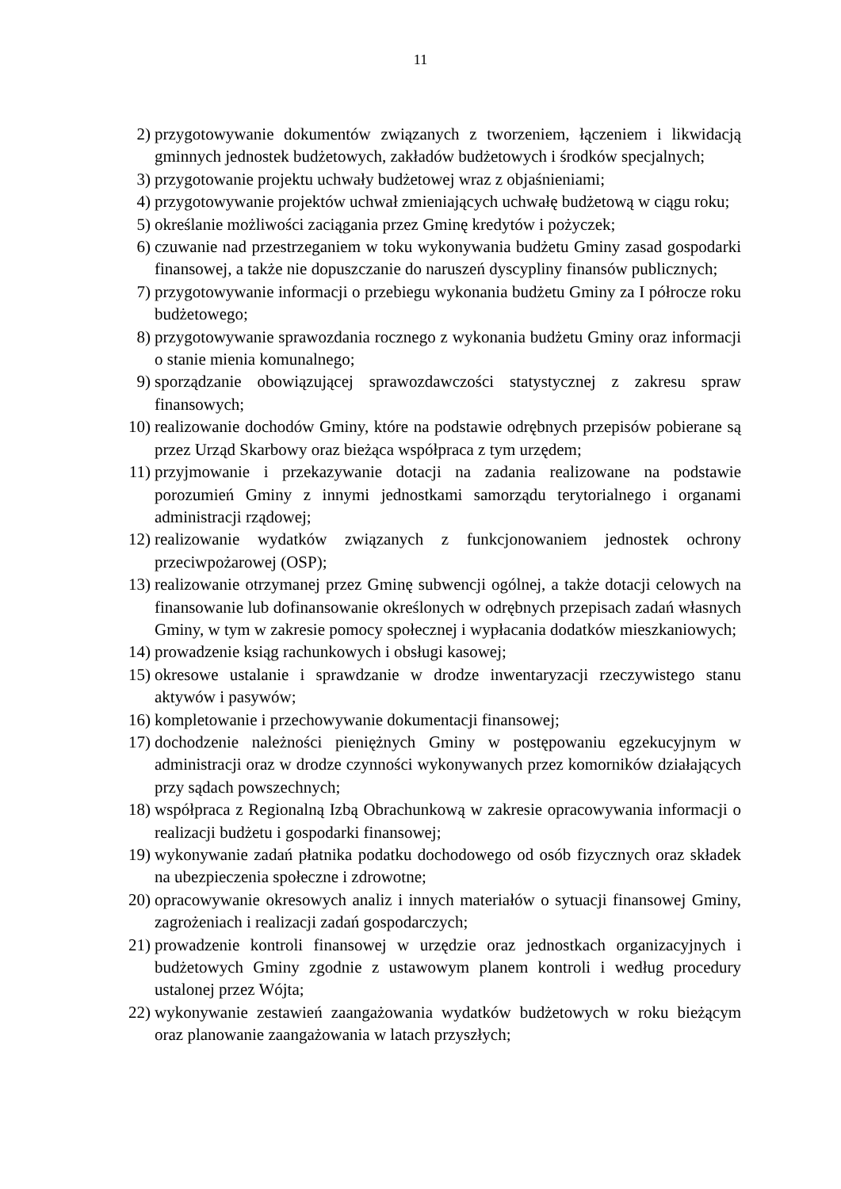11
2) przygotowywanie dokumentów związanych z tworzeniem, łączeniem i likwidacją gminnych jednostek budżetowych, zakładów budżetowych i środków specjalnych;
3) przygotowanie projektu uchwały budżetowej wraz z objaśnieniami;
4) przygotowywanie projektów uchwał zmieniających uchwałę budżetową w ciągu roku;
5) określanie możliwości zaciągania przez Gminę kredytów i pożyczek;
6) czuwanie nad przestrzeganiem w toku wykonywania budżetu Gminy zasad gospodarki finansowej, a także nie dopuszczanie do naruszeń dyscypliny finansów publicznych;
7) przygotowywanie informacji o przebiegu wykonania budżetu Gminy za I półrocze roku budżetowego;
8) przygotowywanie sprawozdania rocznego z wykonania budżetu Gminy oraz informacji o stanie mienia komunalnego;
9) sporządzanie obowiązującej sprawozdawczości statystycznej z zakresu spraw finansowych;
10) realizowanie dochodów Gminy, które na podstawie odrębnych przepisów pobierane są przez Urząd Skarbowy oraz bieżąca współpraca z tym urzędem;
11) przyjmowanie i przekazywanie dotacji na zadania realizowane na podstawie porozumień Gminy z innymi jednostkami samorządu terytorialnego i organami administracji rządowej;
12) realizowanie wydatków związanych z funkcjonowaniem jednostek ochrony przeciwpożarowej (OSP);
13) realizowanie otrzymanej przez Gminę subwencji ogólnej, a także dotacji celowych na finansowanie lub dofinansowanie określonych w odrębnych przepisach zadań własnych Gminy, w tym w zakresie pomocy społecznej i wypłacania dodatków mieszkaniowych;
14) prowadzenie ksiąg rachunkowych i obsługi kasowej;
15) okresowe ustalanie i sprawdzanie w drodze inwentaryzacji rzeczywistego stanu aktywów i pasywów;
16) kompletowanie i przechowywanie dokumentacji finansowej;
17) dochodzenie należności pieniężnych Gminy w postępowaniu egzekucyjnym w administracji oraz w drodze czynności wykonywanych przez komorników działających przy sądach powszechnych;
18) współpraca z Regionalną Izbą Obrachunkową w zakresie opracowywania informacji o realizacji budżetu i gospodarki finansowej;
19) wykonywanie zadań płatnika podatku dochodowego od osób fizycznych oraz składek na ubezpieczenia społeczne i zdrowotne;
20) opracowywanie okresowych analiz i innych materiałów o sytuacji finansowej Gminy, zagrożeniach i realizacji zadań gospodarczych;
21) prowadzenie kontroli finansowej w urzędzie oraz jednostkach organizacyjnych i budżetowych Gminy zgodnie z ustawowym planem kontroli i według procedury ustalonej przez Wójta;
22) wykonywanie zestawień zaangażowania wydatków budżetowych w roku bieżącym oraz planowanie zaangażowania w latach przyszłych;